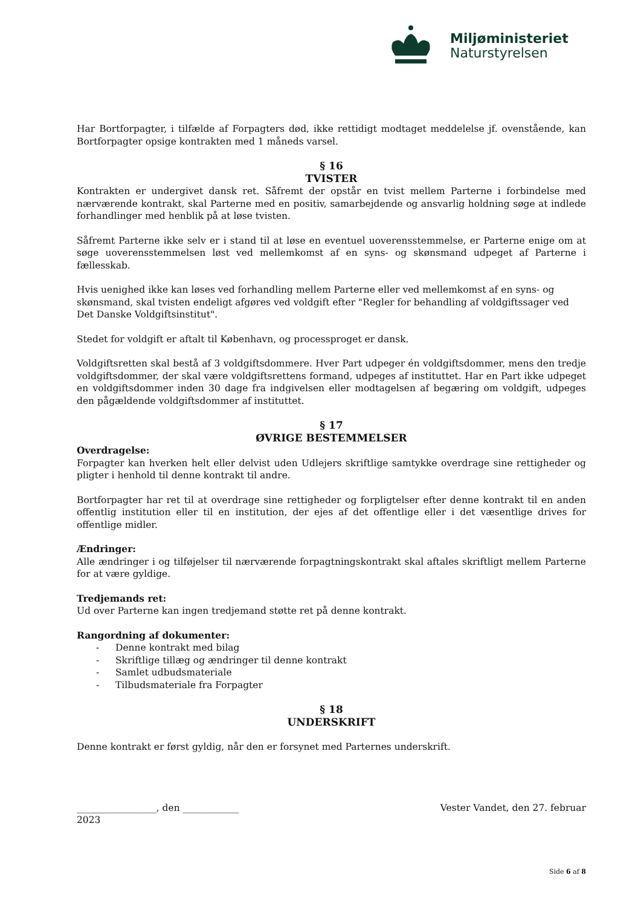Miljøministeriet
Naturstyrelsen
Har Bortforpagter, i tilfælde af Forpagters død, ikke rettidigt modtaget meddelelse jf. ovenstående, kan Bortforpagter opsige kontrakten med 1 måneds varsel.
§ 16
TVISTER
Kontrakten er undergivet dansk ret. Såfremt der opstår en tvist mellem Parterne i forbindelse med nærværende kontrakt, skal Parterne med en positiv, samarbejdende og ansvarlig holdning søge at indlede forhandlinger med henblik på at løse tvisten.
Såfremt Parterne ikke selv er i stand til at løse en eventuel uoverensstemmelse, er Parterne enige om at søge uoverensstemmelsen løst ved mellemkomst af en syns- og skønsmand udpeget af Parterne i fællesskab.
Hvis uenighed ikke kan løses ved forhandling mellem Parterne eller ved mellemkomst af en syns- og skønsmand, skal tvisten endeligt afgøres ved voldgift efter "Regler for behandling af voldgiftssager ved Det Danske Voldgiftsinstitut".
Stedet for voldgift er aftalt til København, og processproget er dansk.
Voldgiftsretten skal bestå af 3 voldgiftsdommere. Hver Part udpeger én voldgiftsdommer, mens den tredje voldgiftsdommer, der skal være voldgiftsrettens formand, udpeges af instituttet. Har en Part ikke udpeget en voldgiftsdommer inden 30 dage fra indgivelsen eller modtagelsen af begæring om voldgift, udpeges den pågældende voldgiftsdommer af instituttet.
§ 17
ØVRIGE BESTEMMELSER
Overdragelse:
Forpagter kan hverken helt eller delvist uden Udlejers skriftlige samtykke overdrage sine rettigheder og pligter i henhold til denne kontrakt til andre.
Bortforpagter har ret til at overdrage sine rettigheder og forpligtelser efter denne kontrakt til en anden offentlig institution eller til en institution, der ejes af det offentlige eller i det væsentlige drives for offentlige midler.
Ændringer:
Alle ændringer i og tilføjelser til nærværende forpagtningskontrakt skal aftales skriftligt mellem Parterne for at være gyldige.
Tredjemands ret:
Ud over Parterne kan ingen tredjemand støtte ret på denne kontrakt.
Rangordning af dokumenter:
- Denne kontrakt med bilag
- Skriftlige tillæg og ændringer til denne kontrakt
- Samlet udbudsmateriale
- Tilbudsmateriale fra Forpagter
§ 18
UNDERSKRIFT
Denne kontrakt er først gyldig, når den er forsynet med Parternes underskrift.
_________________, den ____________ Vester Vandet, den 27. februar
2023
Side 6 af 8